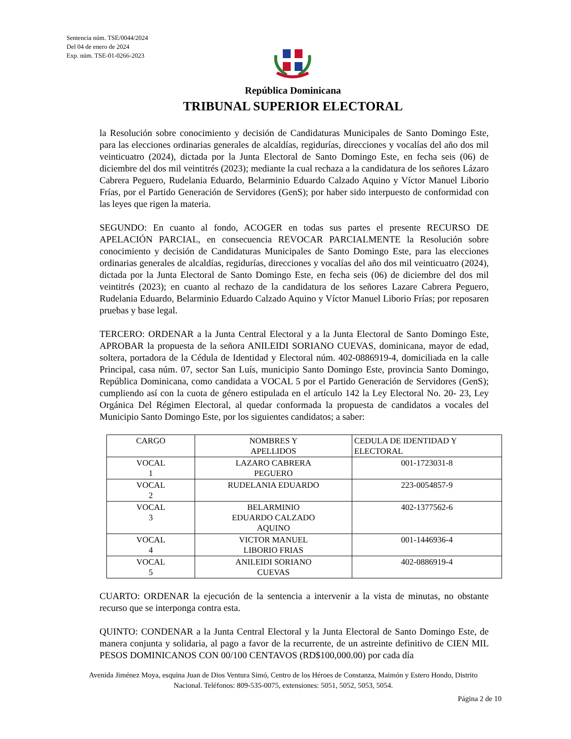Sentencia núm. TSE/0044/2024
Del 04 de enero de 2024
Exp. núm. TSE-01-0266-2023
República Dominicana
TRIBUNAL SUPERIOR ELECTORAL
la Resolución sobre conocimiento y decisión de Candidaturas Municipales de Santo Domingo Este, para las elecciones ordinarias generales de alcaldías, regidurías, direcciones y vocalías del año dos mil veinticuatro (2024), dictada por la Junta Electoral de Santo Domingo Este, en fecha seis (06) de diciembre del dos mil veintitrés (2023); mediante la cual rechaza a la candidatura de los señores Lázaro Cabrera Peguero, Rudelania Eduardo, Belarminio Eduardo Calzado Aquino y Víctor Manuel Liborio Frías, por el Partido Generación de Servidores (GenS); por haber sido interpuesto de conformidad con las leyes que rigen la materia.
SEGUNDO: En cuanto al fondo, ACOGER en todas sus partes el presente RECURSO DE APELACIÓN PARCIAL, en consecuencia REVOCAR PARCIALMENTE la Resolución sobre conocimiento y decisión de Candidaturas Municipales de Santo Domingo Este, para las elecciones ordinarias generales de alcaldías, regidurías, direcciones y vocalías del año dos mil veinticuatro (2024), dictada por la Junta Electoral de Santo Domingo Este, en fecha seis (06) de diciembre del dos mil veintitrés (2023); en cuanto al rechazo de la candidatura de los señores Lazare Cabrera Peguero, Rudelania Eduardo, Belarminio Eduardo Calzado Aquino y Víctor Manuel Liborio Frías; por reposaren pruebas y base legal.
TERCERO: ORDENAR a la Junta Central Electoral y a la Junta Electoral de Santo Domingo Este, APROBAR la propuesta de la señora ANILEIDI SORIANO CUEVAS, dominicana, mayor de edad, soltera, portadora de la Cédula de Identidad y Electoral núm. 402-0886919-4, domiciliada en la calle Principal, casa núm. 07, sector San Luís, municipio Santo Domingo Este, provincia Santo Domingo, República Dominicana, como candidata a VOCAL 5 por el Partido Generación de Servidores (GenS); cumpliendo así con la cuota de género estipulada en el artículo 142 la Ley Electoral No. 20- 23, Ley Orgánica Del Régimen Electoral, al quedar conformada la propuesta de candidatos a vocales del Municipio Santo Domingo Este, por los siguientes candidatos; a saber:
| CARGO | NOMBRES Y APELLIDOS | CEDULA DE IDENTIDAD Y ELECTORAL |
| VOCAL 1 | LAZARO CABRERA PEGUERO | 001-1723031-8 |
| VOCAL 2 | RUDELANIA EDUARDO | 223-0054857-9 |
| VOCAL 3 | BELARMINIO EDUARDO CALZADO AQUINO | 402-1377562-6 |
| VOCAL 4 | VICTOR MANUEL LIBORIO FRIAS | 001-1446936-4 |
| VOCAL 5 | ANILEIDI SORIANO CUEVAS | 402-0886919-4 |
CUARTO: ORDENAR la ejecución de la sentencia a intervenir a la vista de minutas, no obstante recurso que se interponga contra esta.
QUINTO: CONDENAR a la Junta Central Electoral y la Junta Electoral de Santo Domingo Este, de manera conjunta y solidaria, al pago a favor de la recurrente, de un astreinte definitivo de CIEN MIL PESOS DOMINICANOS CON 00/100 CENTAVOS (RD$100,000.00) por cada día
Avenida Jiménez Moya, esquina Juan de Dios Ventura Simó, Centro de los Héroes de Constanza, Maimón y Estero Hondo, Distrito Nacional. Teléfonos: 809-535-0075, extensiones: 5051, 5052, 5053, 5054.
Página 2 de 10